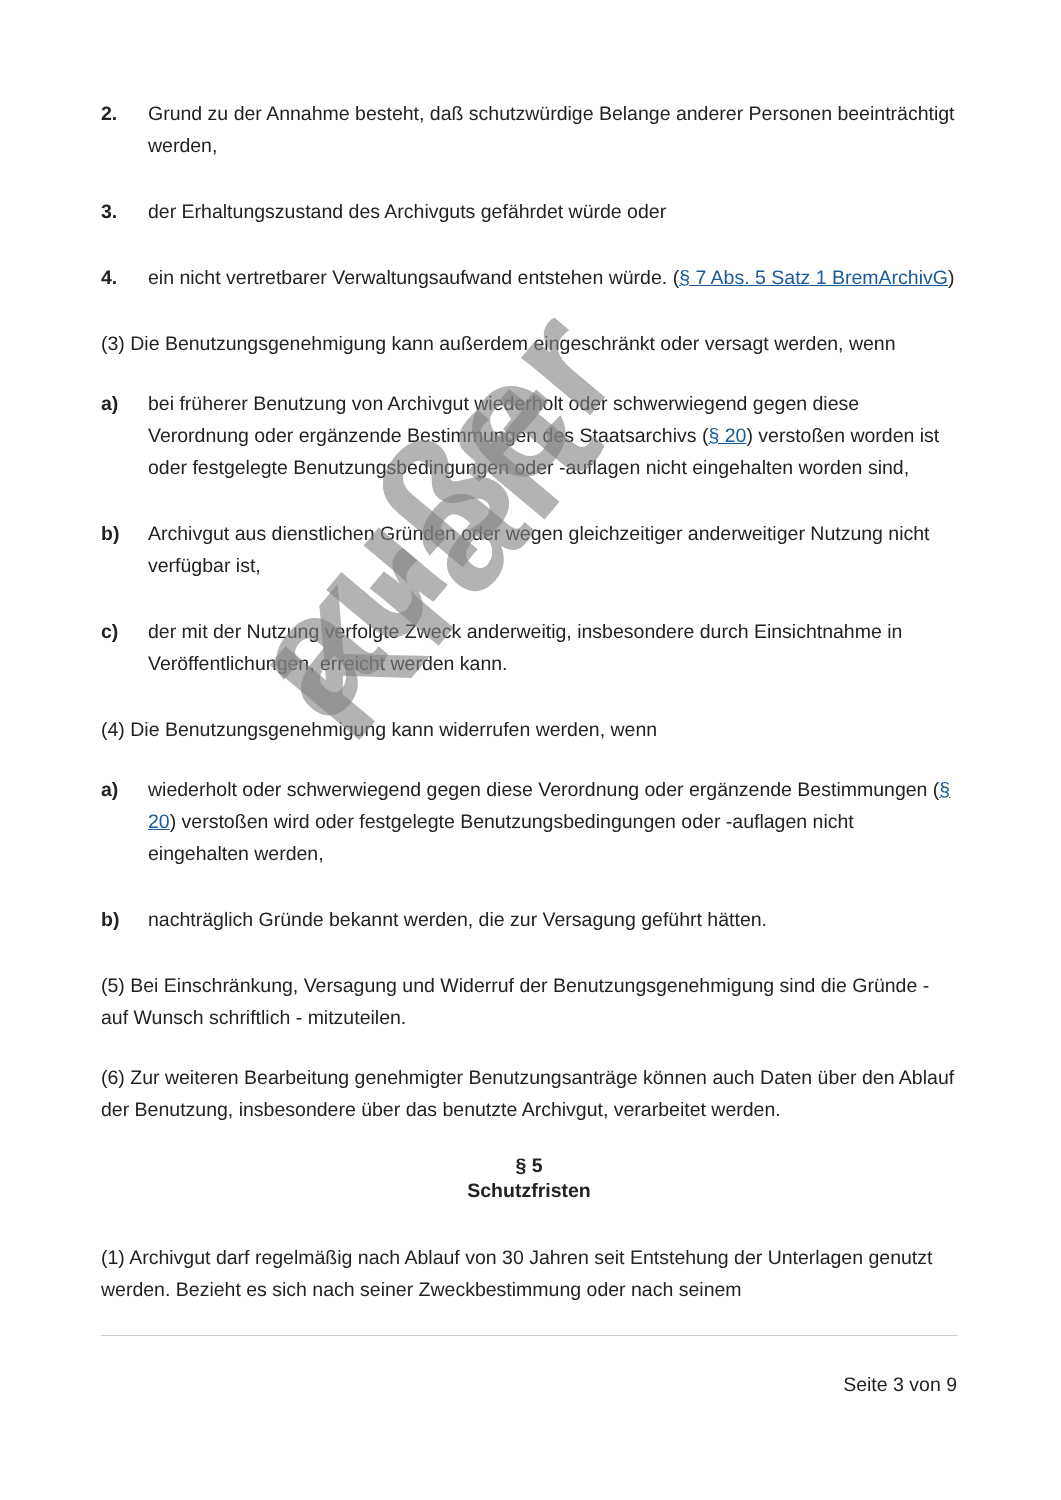2. Grund zu der Annahme besteht, daß schutzwürdige Belange anderer Personen beeinträchtigt werden,
3. der Erhaltungszustand des Archivguts gefährdet würde oder
4. ein nicht vertretbarer Verwaltungsaufwand entstehen würde. (§ 7 Abs. 5 Satz 1 BremArchivG)
(3) Die Benutzungsgenehmigung kann außerdem eingeschränkt oder versagt werden, wenn
a) bei früherer Benutzung von Archivgut wiederholt oder schwerwiegend gegen diese Verordnung oder ergänzende Bestimmungen des Staatsarchivs (§ 20) verstoßen worden ist oder festgelegte Benutzungsbedingungen oder -auflagen nicht eingehalten worden sind,
b) Archivgut aus dienstlichen Gründen oder wegen gleichzeitiger anderweitiger Nutzung nicht verfügbar ist,
c) der mit der Nutzung verfolgte Zweck anderweitig, insbesondere durch Einsichtnahme in Veröffentlichungen, erreicht werden kann.
(4) Die Benutzungsgenehmigung kann widerrufen werden, wenn
a) wiederholt oder schwerwiegend gegen diese Verordnung oder ergänzende Bestimmungen (§ 20) verstoßen wird oder festgelegte Benutzungsbedingungen oder -auflagen nicht eingehalten werden,
b) nachträglich Gründe bekannt werden, die zur Versagung geführt hätten.
(5) Bei Einschränkung, Versagung und Widerruf der Benutzungsgenehmigung sind die Gründe - auf Wunsch schriftlich - mitzuteilen.
(6) Zur weiteren Bearbeitung genehmigter Benutzungsanträge können auch Daten über den Ablauf der Benutzung, insbesondere über das benutzte Archivgut, verarbeitet werden.
§ 5
Schutzfristen
(1) Archivgut darf regelmäßig nach Ablauf von 30 Jahren seit Entstehung der Unterlagen genutzt werden. Bezieht es sich nach seiner Zweckbestimmung oder nach seinem
Seite 3 von 9
außer Kraft